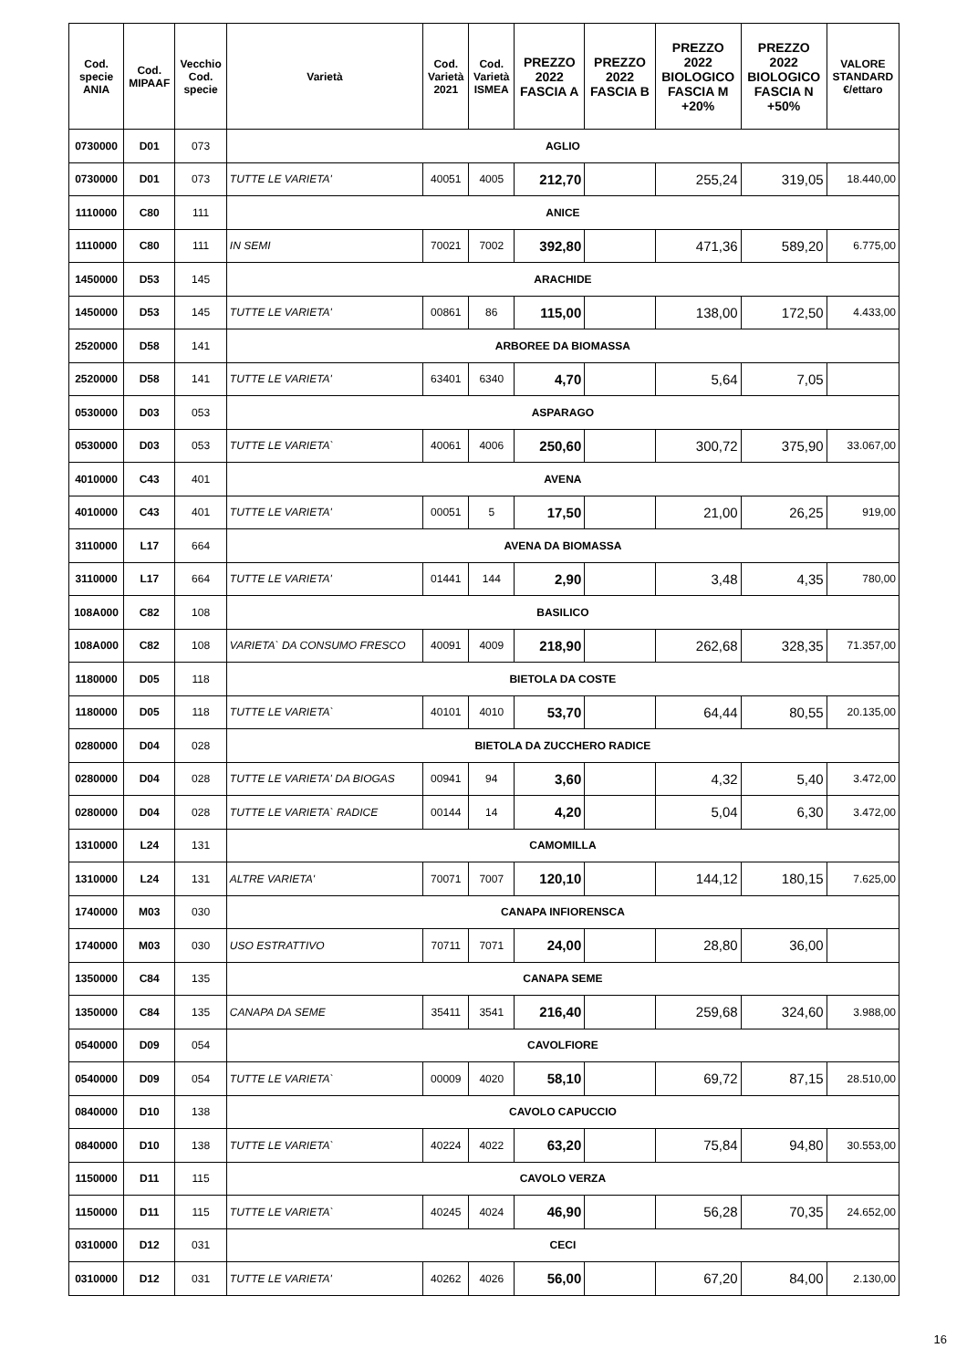| Cod. specie ANIA | Cod. MIPAAF | Vecchio Cod. specie | Varietà | Cod. Varietà 2021 | Cod. Varietà ISMEA | PREZZO 2022 FASCIA A | PREZZO 2022 FASCIA B | PREZZO 2022 BIOLOGICO FASCIA M +20% | PREZZO 2022 BIOLOGICO FASCIA N +50% | VALORE STANDARD €/ettaro |
| --- | --- | --- | --- | --- | --- | --- | --- | --- | --- | --- |
| 0730000 | D01 | 073 | AGLIO | | | | | | | |
| 0730000 | D01 | 073 | TUTTE LE VARIETA' | 40051 | 4005 | 212,70 | | 255,24 | 319,05 | 18.440,00 |
| 1110000 | C80 | 111 | ANICE | | | | | | | |
| 1110000 | C80 | 111 | IN SEMI | 70021 | 7002 | 392,80 | | 471,36 | 589,20 | 6.775,00 |
| 1450000 | D53 | 145 | ARACHIDE | | | | | | | |
| 1450000 | D53 | 145 | TUTTE LE VARIETA' | 00861 | 86 | 115,00 | | 138,00 | 172,50 | 4.433,00 |
| 2520000 | D58 | 141 | ARBOREE DA BIOMASSA | | | | | | | |
| 2520000 | D58 | 141 | TUTTE LE VARIETA' | 63401 | 6340 | 4,70 | | 5,64 | 7,05 | |
| 0530000 | D03 | 053 | ASPARAGO | | | | | | | |
| 0530000 | D03 | 053 | TUTTE LE VARIETA` | 40061 | 4006 | 250,60 | | 300,72 | 375,90 | 33.067,00 |
| 4010000 | C43 | 401 | AVENA | | | | | | | |
| 4010000 | C43 | 401 | TUTTE LE VARIETA' | 00051 | 5 | 17,50 | | 21,00 | 26,25 | 919,00 |
| 3110000 | L17 | 664 | AVENA DA BIOMASSA | | | | | | | |
| 3110000 | L17 | 664 | TUTTE LE VARIETA' | 01441 | 144 | 2,90 | | 3,48 | 4,35 | 780,00 |
| 108A000 | C82 | 108 | BASILICO | | | | | | | |
| 108A000 | C82 | 108 | VARIETA` DA CONSUMO FRESCO | 40091 | 4009 | 218,90 | | 262,68 | 328,35 | 71.357,00 |
| 1180000 | D05 | 118 | BIETOLA DA COSTE | | | | | | | |
| 1180000 | D05 | 118 | TUTTE LE VARIETA` | 40101 | 4010 | 53,70 | | 64,44 | 80,55 | 20.135,00 |
| 0280000 | D04 | 028 | BIETOLA DA ZUCCHERO RADICE | | | | | | | |
| 0280000 | D04 | 028 | TUTTE LE VARIETA' DA BIOGAS | 00941 | 94 | 3,60 | | 4,32 | 5,40 | 3.472,00 |
| 0280000 | D04 | 028 | TUTTE LE VARIETA` RADICE | 00144 | 14 | 4,20 | | 5,04 | 6,30 | 3.472,00 |
| 1310000 | L24 | 131 | CAMOMILLA | | | | | | | |
| 1310000 | L24 | 131 | ALTRE VARIETA' | 70071 | 7007 | 120,10 | | 144,12 | 180,15 | 7.625,00 |
| 1740000 | M03 | 030 | CANAPA INFIORENSCA | | | | | | | |
| 1740000 | M03 | 030 | USO ESTRATTIVO | 70711 | 7071 | 24,00 | | 28,80 | 36,00 | |
| 1350000 | C84 | 135 | CANAPA SEME | | | | | | | |
| 1350000 | C84 | 135 | CANAPA DA SEME | 35411 | 3541 | 216,40 | | 259,68 | 324,60 | 3.988,00 |
| 0540000 | D09 | 054 | CAVOLFIORE | | | | | | | |
| 0540000 | D09 | 054 | TUTTE LE VARIETA` | 00009 | 4020 | 58,10 | | 69,72 | 87,15 | 28.510,00 |
| 0840000 | D10 | 138 | CAVOLO CAPUCCIO | | | | | | | |
| 0840000 | D10 | 138 | TUTTE LE VARIETA` | 40224 | 4022 | 63,20 | | 75,84 | 94,80 | 30.553,00 |
| 1150000 | D11 | 115 | CAVOLO VERZA | | | | | | | |
| 1150000 | D11 | 115 | TUTTE LE VARIETA` | 40245 | 4024 | 46,90 | | 56,28 | 70,35 | 24.652,00 |
| 0310000 | D12 | 031 | CECI | | | | | | | |
| 0310000 | D12 | 031 | TUTTE LE VARIETA' | 40262 | 4026 | 56,00 | | 67,20 | 84,00 | 2.130,00 |
16